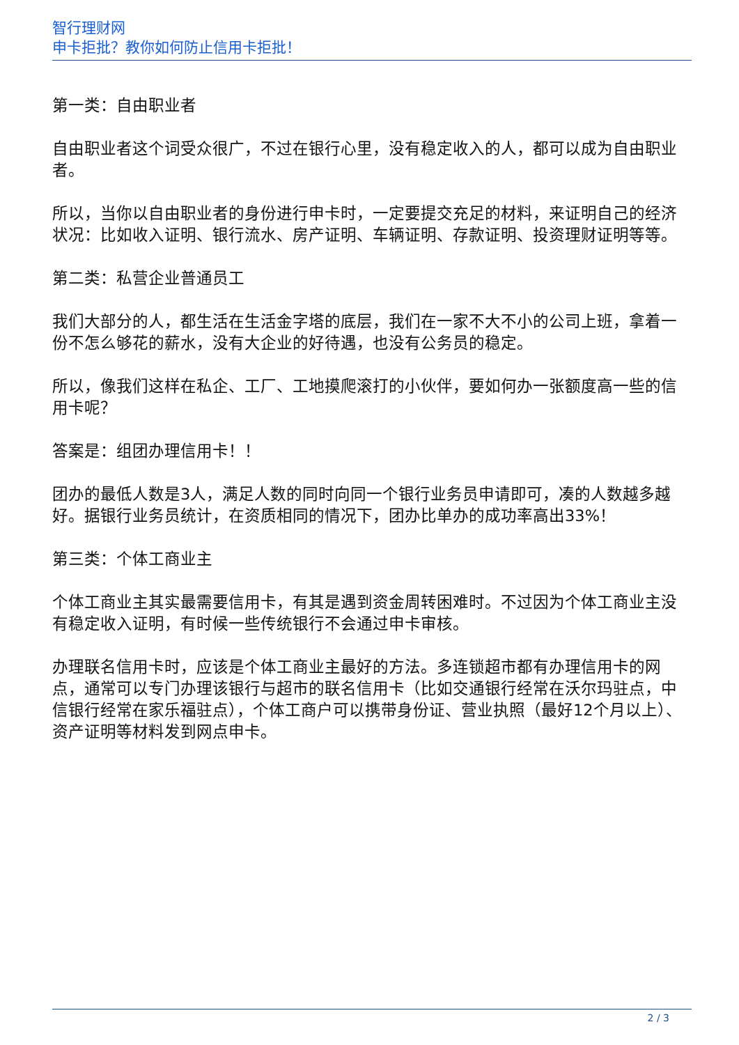智行理财网
申卡拒批？教你如何防止信用卡拒批！
第一类：自由职业者
自由职业者这个词受众很广，不过在银行心里，没有稳定收入的人，都可以成为自由职业者。
所以，当你以自由职业者的身份进行申卡时，一定要提交充足的材料，来证明自己的经济状况：比如收入证明、银行流水、房产证明、车辆证明、存款证明、投资理财证明等等。
第二类：私营企业普通员工
我们大部分的人，都生活在生活金字塔的底层，我们在一家不大不小的公司上班，拿着一份不怎么够花的薪水，没有大企业的好待遇，也没有公务员的稳定。
所以，像我们这样在私企、工厂、工地摸爬滚打的小伙伴，要如何办一张额度高一些的信用卡呢？
答案是：组团办理信用卡！！
团办的最低人数是3人，满足人数的同时向同一个银行业务员申请即可，凑的人数越多越好。据银行业务员统计，在资质相同的情况下，团办比单办的成功率高出33%！
第三类：个体工商业主
个体工商业主其实最需要信用卡，有其是遇到资金周转困难时。不过因为个体工商业主没有稳定收入证明，有时候一些传统银行不会通过申卡审核。
办理联名信用卡时，应该是个体工商业主最好的方法。多连锁超市都有办理信用卡的网点，通常可以专门办理该银行与超市的联名信用卡（比如交通银行经常在沃尔玛驻点，中信银行经常在家乐福驻点），个体工商户可以携带身份证、营业执照（最好12个月以上）、资产证明等材料发到网点申卡。
2 / 3